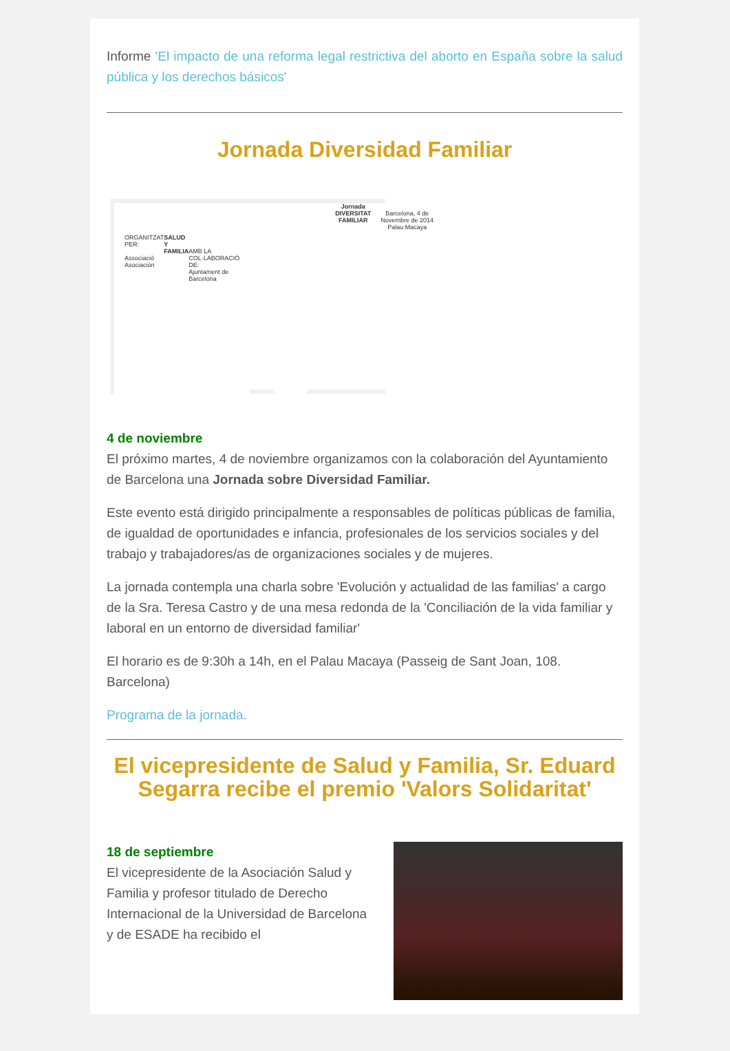Informe 'El impacto de una reforma legal restrictiva del aborto en España sobre la salud pública y los derechos básicos'
Jornada Diversidad Familiar
ORGANITZAT PER:
Associació Asociación
SALUD Y FAMILIA
AMB LA COL·LABORACIÓ DE:
Ajuntament de Barcelona
Jornada
DIVERSITAT FAMILIAR
Barcelona, 4 de Novembre de 2014
Palau Macaya
4 de noviembre
El próximo martes, 4 de noviembre organizamos con la colaboración del Ayuntamiento de Barcelona una Jornada sobre Diversidad Familiar.
Este evento está dirigido principalmente a responsables de políticas públicas de familia, de igualdad de oportunidades e infancia, profesionales de los servicios sociales y del trabajo y trabajadores/as de organizaciones sociales y de mujeres.
La jornada contempla una charla sobre 'Evolución y actualidad de las familias' a cargo de la Sra. Teresa Castro y de una mesa redonda de la 'Conciliación de la vida familiar y laboral en un entorno de diversidad familiar'
El horario es de 9:30h a 14h, en el Palau Macaya (Passeig de Sant Joan, 108. Barcelona)
Programa de la jornada.
El vicepresidente de Salud y Familia, Sr. Eduard Segarra recibe el premio 'Valors Solidaritat'
18 de septiembre
El vicepresidente de la Asociación Salud y Familia y profesor titulado de Derecho Internacional de la Universidad de Barcelona y de ESADE ha recibido el